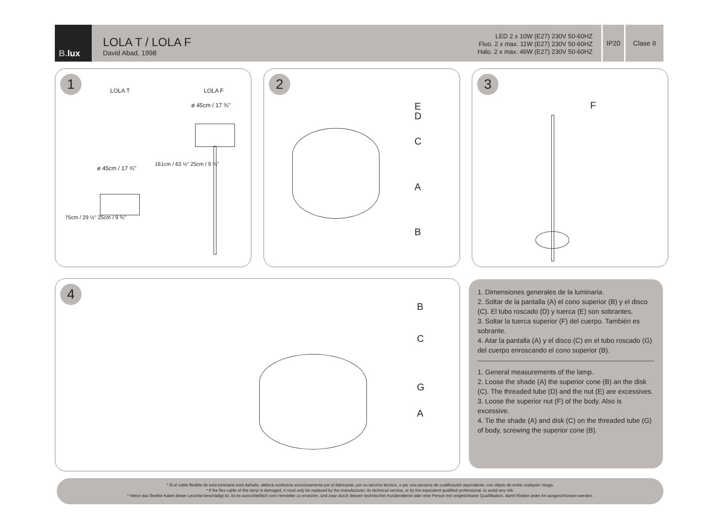B. lux
LOLA T / LOLA F
David Abad, 1998
LED 2 x 10W (E27) 230V 50-60HZ
Fluo. 2 x max. 11W (E27) 230V 50-60HZ
Halo. 2 x max. 46W (E27) 230V 50-60HZ
IP20 Clase II
1
LOLA T LOLA F
ø 45cm / 17 ¾"
ø 45cm / 17 ¾"
75cm / 29 ½" 25cm / 9 ¾"
161cm / 63 ½" 25cm / 9 ¾"
2
E
D
C
A
B
3
F
4
B
C
G
A
1. Dimensiones generales de la luminaria.
2. Soltar de la pantalla (A) el cono superior (B) y el disco (C). El tubo roscado (D) y tuerca (E) son sobrantes.
3. Soltar la tuerca superior (F) del cuerpo. También es sobrante.
4. Atar la pantalla (A) y el disco (C) en el tubo roscado (G) del cuerpo enroscando el cono superior (B).
1. General measurements of the lamp.
2. Loose the shade (A) the superior cone (B) an the disk (C). The threaded tube (D) and the nut (E) are excessives.
3. Loose the superior nut (F) of the body. Also is excessive.
4. Tie the shade (A) and disk (C) on the threaded tube (G) of body, screwing the superior cone (B).
* Si el cable flexible de esta luminaria está dañado, deberá sustituirse exclusivamente por el fabricante, por su servicio técnico, o por una persona de cualificación equivalente, con objeto de evitar cualquier riesgo.
* If the flex cable of this lamp is damaged, it must only be replaced by the manufacturer, its technical service, or by the equivalent qualified professional, to avoid any risk.
* Wenn das flexible Kabel dieser Leuchte beschädigt ist, ist es ausschließlich vom Hersteller zu ersetzen, und zwar durch dessen technischen Kundendienst oder eine Person mit vergleichbarer Qualifikation, damit Risiken jeder Art ausgeschlossen werden.